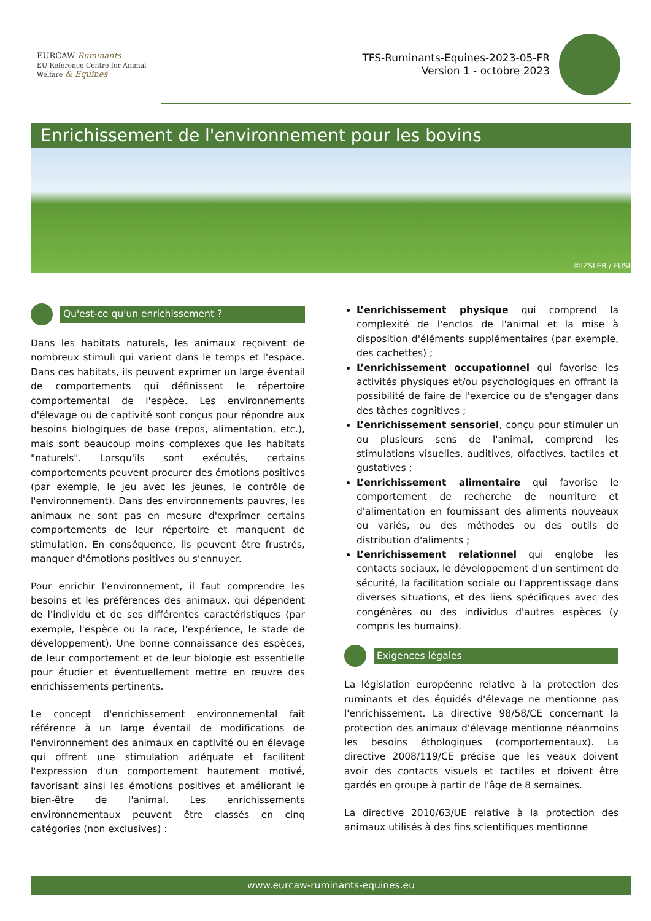EURCAW Ruminants
EU Reference Centre for Animal Welfare & Equines
TFS-Ruminants-Equines-2023-05-FR
Version 1 - octobre 2023
Enrichissement de l'environnement pour les bovins
©IZSLER / FUSI
Qu'est-ce qu'un enrichissement ?
Dans les habitats naturels, les animaux reçoivent de nombreux stimuli qui varient dans le temps et l'espace. Dans ces habitats, ils peuvent exprimer un large éventail de comportements qui définissent le répertoire comportemental de l'espèce. Les environnements d'élevage ou de captivité sont conçus pour répondre aux besoins biologiques de base (repos, alimentation, etc.), mais sont beaucoup moins complexes que les habitats "naturels". Lorsqu'ils sont exécutés, certains comportements peuvent procurer des émotions positives (par exemple, le jeu avec les jeunes, le contrôle de l'environnement). Dans des environnements pauvres, les animaux ne sont pas en mesure d'exprimer certains comportements de leur répertoire et manquent de stimulation. En conséquence, ils peuvent être frustrés, manquer d'émotions positives ou s'ennuyer.
Pour enrichir l'environnement, il faut comprendre les besoins et les préférences des animaux, qui dépendent de l'individu et de ses différentes caractéristiques (par exemple, l'espèce ou la race, l'expérience, le stade de développement). Une bonne connaissance des espèces, de leur comportement et de leur biologie est essentielle pour étudier et éventuellement mettre en œuvre des enrichissements pertinents.
Le concept d'enrichissement environnemental fait référence à un large éventail de modifications de l'environnement des animaux en captivité ou en élevage qui offrent une stimulation adéquate et facilitent l'expression d'un comportement hautement motivé, favorisant ainsi les émotions positives et améliorant le bien-être de l'animal. Les enrichissements environnementaux peuvent être classés en cinq catégories (non exclusives) :
L’enrichissement physique qui comprend la complexité de l'enclos de l'animal et la mise à disposition d'éléments supplémentaires (par exemple, des cachettes) ;
L’enrichissement occupationnel qui favorise les activités physiques et/ou psychologiques en offrant la possibilité de faire de l'exercice ou de s'engager dans des tâches cognitives ;
L’enrichissement sensoriel, conçu pour stimuler un ou plusieurs sens de l'animal, comprend les stimulations visuelles, auditives, olfactives, tactiles et gustatives ;
L’enrichissement alimentaire qui favorise le comportement de recherche de nourriture et d'alimentation en fournissant des aliments nouveaux ou variés, ou des méthodes ou des outils de distribution d'aliments ;
L’enrichissement relationnel qui englobe les contacts sociaux, le développement d'un sentiment de sécurité, la facilitation sociale ou l'apprentissage dans diverses situations, et des liens spécifiques avec des congénères ou des individus d'autres espèces (y compris les humains).
Exigences légales
La législation européenne relative à la protection des ruminants et des équidés d'élevage ne mentionne pas l'enrichissement. La directive 98/58/CE concernant la protection des animaux d'élevage mentionne néanmoins les besoins éthologiques (comportementaux). La directive 2008/119/CE précise que les veaux doivent avoir des contacts visuels et tactiles et doivent être gardés en groupe à partir de l'âge de 8 semaines.
La directive 2010/63/UE relative à la protection des animaux utilisés à des fins scientifiques mentionne
www.eurcaw-ruminants-equines.eu